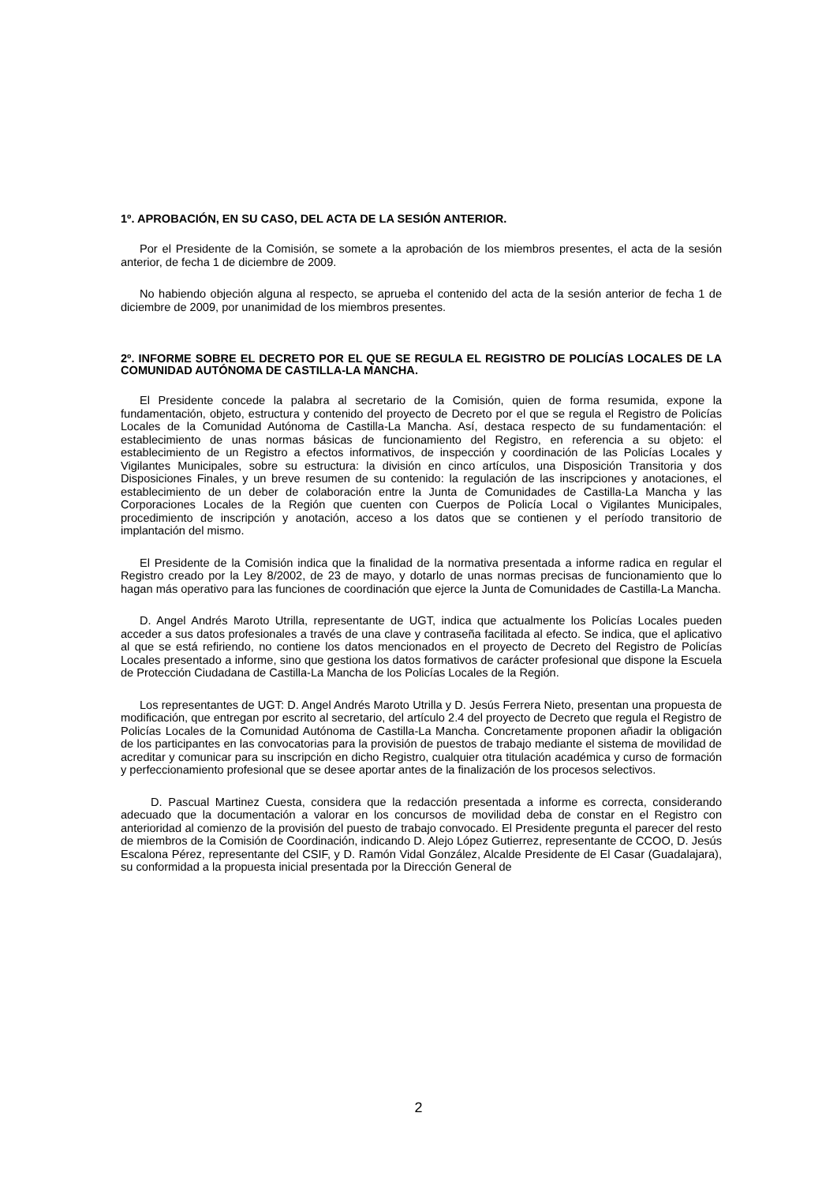1º. APROBACIÓN, EN SU CASO, DEL ACTA DE LA SESIÓN ANTERIOR.
Por el Presidente de la Comisión, se somete a la aprobación de los miembros presentes, el acta de la sesión anterior, de fecha 1 de diciembre de 2009.
No habiendo objeción alguna al respecto, se aprueba el contenido del acta de la sesión anterior de fecha 1 de diciembre de 2009, por unanimidad de los miembros presentes.
2º. INFORME SOBRE EL DECRETO POR EL QUE SE REGULA EL REGISTRO DE POLICÍAS LOCALES DE LA COMUNIDAD AUTÓNOMA DE CASTILLA-LA MANCHA.
El Presidente concede la palabra al secretario de la Comisión, quien de forma resumida, expone la fundamentación, objeto, estructura y contenido del proyecto de Decreto por el que se regula el Registro de Policías Locales de la Comunidad Autónoma de Castilla-La Mancha. Así, destaca respecto de su fundamentación: el establecimiento de unas normas básicas de funcionamiento del Registro, en referencia a su objeto: el establecimiento de un Registro a efectos informativos, de inspección y coordinación de las Policías Locales y Vigilantes Municipales, sobre su estructura: la división en cinco artículos, una Disposición Transitoria y dos Disposiciones Finales, y un breve resumen de su contenido: la regulación de las inscripciones y anotaciones, el establecimiento de un deber de colaboración entre la Junta de Comunidades de Castilla-La Mancha y las Corporaciones Locales de la Región que cuenten con Cuerpos de Policía Local o Vigilantes Municipales, procedimiento de inscripción y anotación, acceso a los datos que se contienen y el período transitorio de implantación del mismo.
El Presidente de la Comisión indica que la finalidad de la normativa presentada a informe radica en regular el Registro creado por la Ley 8/2002, de 23 de mayo, y dotarlo de unas normas precisas de funcionamiento que lo hagan más operativo para las funciones de coordinación que ejerce la Junta de Comunidades de Castilla-La Mancha.
D. Angel Andrés Maroto Utrilla, representante de UGT, indica que actualmente los Policías Locales pueden acceder a sus datos profesionales a través de una clave y contraseña facilitada al efecto. Se indica, que el aplicativo al que se está refiriendo, no contiene los datos mencionados en el proyecto de Decreto del Registro de Policías Locales presentado a informe, sino que gestiona los datos formativos de carácter profesional que dispone la Escuela de Protección Ciudadana de Castilla-La Mancha de los Policías Locales de la Región.
Los representantes de UGT: D. Angel Andrés Maroto Utrilla y D. Jesús Ferrera Nieto, presentan una propuesta de modificación, que entregan por escrito al secretario, del artículo 2.4 del proyecto de Decreto que regula el Registro de Policías Locales de la Comunidad Autónoma de Castilla-La Mancha. Concretamente proponen añadir la obligación de los participantes en las convocatorias para la provisión de puestos de trabajo mediante el sistema de movilidad de acreditar y comunicar para su inscripción en dicho Registro, cualquier otra titulación académica y curso de formación y perfeccionamiento profesional que se desee aportar antes de la finalización de los procesos selectivos.
D. Pascual Martinez Cuesta, considera que la redacción presentada a informe es correcta, considerando adecuado que la documentación a valorar en los concursos de movilidad deba de constar en el Registro con anterioridad al comienzo de la provisión del puesto de trabajo convocado. El Presidente pregunta el parecer del resto de miembros de la Comisión de Coordinación, indicando D. Alejo López Gutierrez, representante de CCOO, D. Jesús Escalona Pérez, representante del CSIF, y D. Ramón Vidal González, Alcalde Presidente de El Casar (Guadalajara), su conformidad a la propuesta inicial presentada por la Dirección General de
2